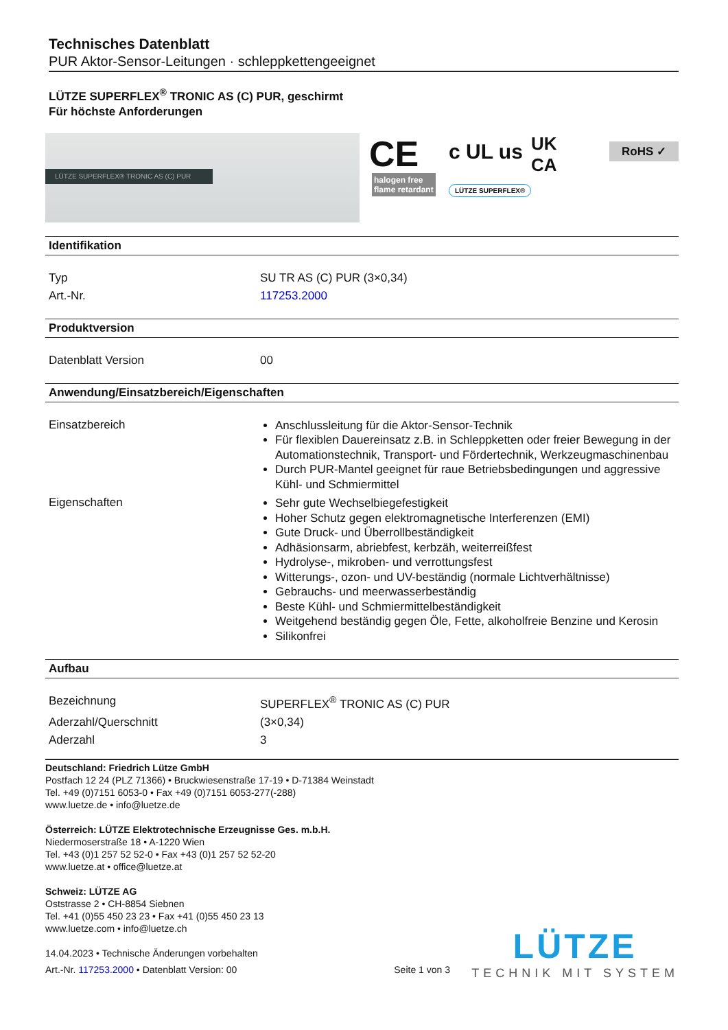Technisches Datenblatt
PUR Aktor-Sensor-Leitungen · schleppkettengeeignet
LÜTZE SUPERFLEX<sup>®</sup> TRONIC AS (C) PUR, geschirmt
Für höchste Anforderungen
LÜTZE SUPERFLEX® TRONIC AS (C) PUR
CE c UL us UK
CA
RoHS ✓
halogen free
flame retardant LÜTZE SUPERFLEX®
Identifikation
| Typ | SU TR AS (C) PUR (3×0,34) |
| Art.-Nr. | 117253.2000 |
Produktversion
| Datenblatt Version | 00 |
Anwendung/Einsatzbereich/Eigenschaften
| Einsatzbereich | Anschlussleitung für die Aktor-Sensor-Technik Für flexiblen Dauereinsatz z.B. in Schleppketten oder freier Bewegung in der Automationstechnik, Transport- und Fördertechnik, Werkzeugmaschinenbau Durch PUR-Mantel geeignet für raue Betriebsbedingungen und aggressive Kühl- und Schmiermittel |
| Eigenschaften | Sehr gute Wechselbiegefestigkeit Hoher Schutz gegen elektromagnetische Interferenzen (EMI) Gute Druck- und Überrollbeständigkeit Adhäsionsarm, abriebfest, kerbzäh, weiterreißfest Hydrolyse-, mikroben- und verrottungsfest Witterungs-, ozon- und UV-beständig (normale Lichtverhältnisse) Gebrauchs- und meerwasserbeständig Beste Kühl- und Schmiermittelbeständigkeit Weitgehend beständig gegen Öle, Fette, alkoholfreie Benzine und Kerosin Silikonfrei |
Aufbau
| Bezeichnung | SUPERFLEX<sup>®</sup> TRONIC AS (C) PUR |
| Aderzahl/Querschnitt | (3×0,34) |
| Aderzahl | 3 |
Deutschland: Friedrich Lütze GmbH
Postfach 12 24 (PLZ 71366) • Bruckwiesenstraße 17-19 • D-71384 Weinstadt
Tel. +49 (0)7151 6053-0 • Fax +49 (0)7151 6053-277(-288)
www.luetze.de • info@luetze.de
Österreich: LÜTZE Elektrotechnische Erzeugnisse Ges. m.b.H.
Niedermoserstraße 18 • A-1220 Wien
Tel. +43 (0)1 257 52 52-0 • Fax +43 (0)1 257 52 52-20
www.luetze.at • office@luetze.at
Schweiz: LÜTZE AG
Oststrasse 2 • CH-8854 Siebnen
Tel. +41 (0)55 450 23 23 • Fax +41 (0)55 450 23 13
www.luetze.com • info@luetze.ch
14.04.2023 • Technische Änderungen vorbehalten
Art.-Nr. 117253.2000 • Datenblatt Version: 00 Seite 1 von 3
LÜTZE
TECHNIK MIT SYSTEM